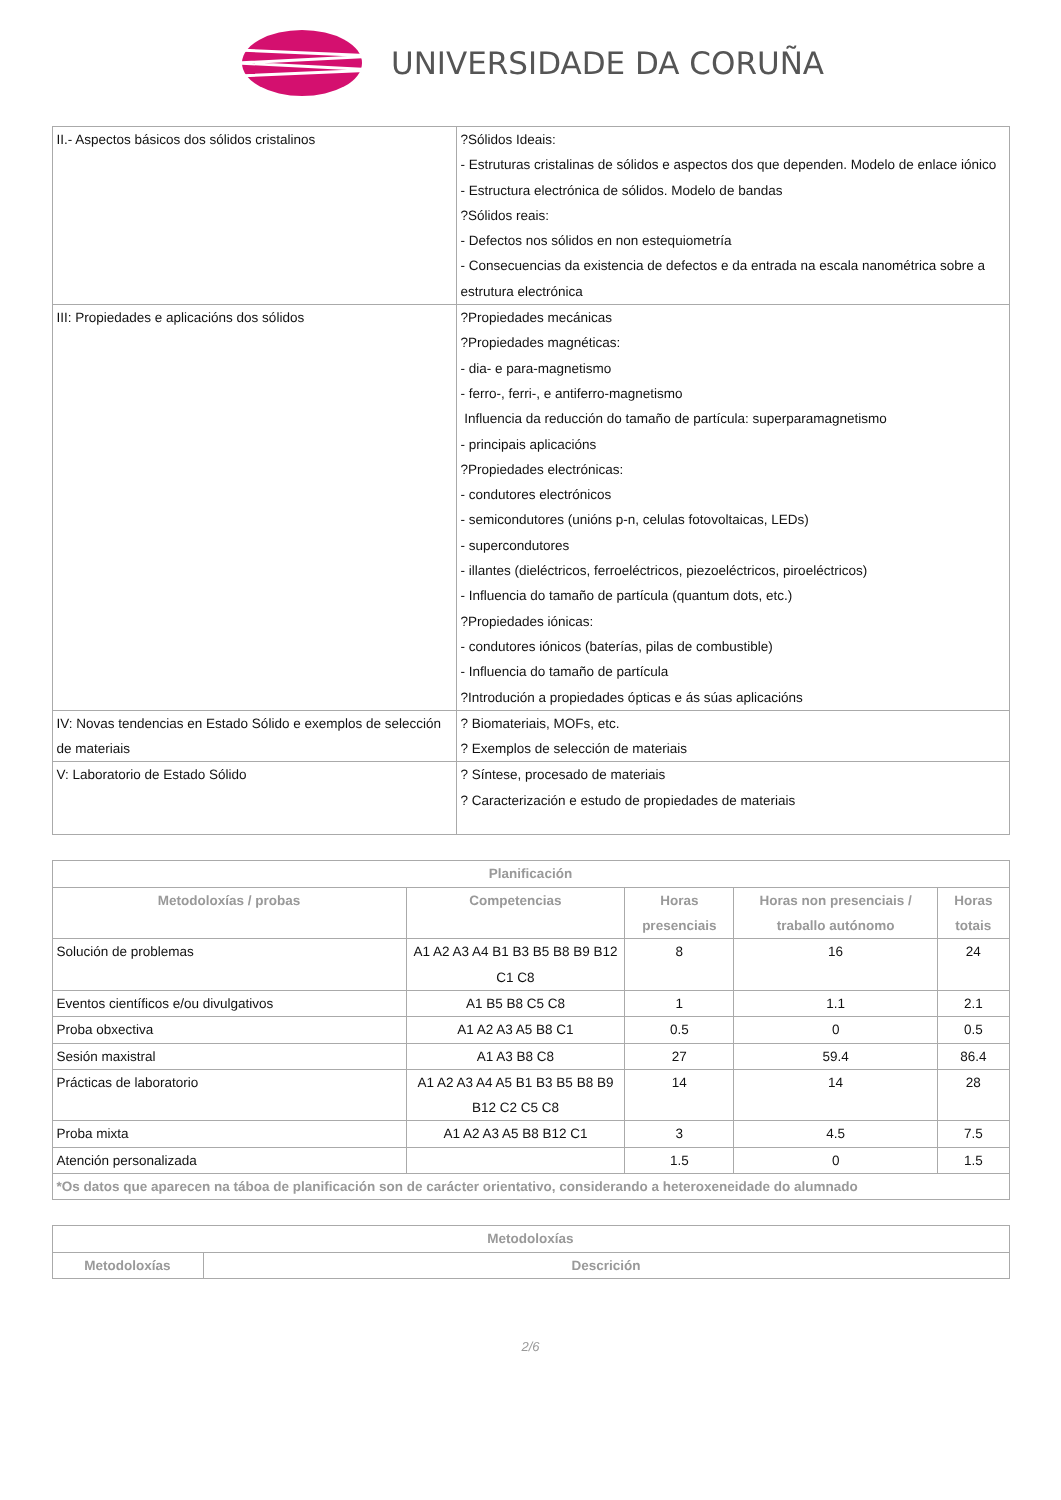UNIVERSIDADE DA CORUÑA
| II.- Aspectos básicos dos sólidos cristalinos | ?Sólidos Ideais: - Estruturas cristalinas de sólidos e aspectos dos que dependen. Modelo de enlace iónico - Estructura electrónica de sólidos. Modelo de bandas ?Sólidos reais: - Defectos nos sólidos en non estequiometría - Consecuencias da existencia de defectos e da entrada na escala nanométrica sobre a estrutura electrónica |
| III: Propiedades e aplicacións dos sólidos | ?Propiedades mecánicas ?Propiedades magnéticas: - dia- e para-magnetismo - ferro-, ferri-, e antiferro-magnetismo Influencia da reducción do tamaño de partícula: superparamagnetismo - principais aplicacións ?Propiedades electrónicas: - condutores electrónicos - semicondutores (unións p-n, celulas fotovoltaicas, LEDs) - supercondutores - illantes (dieléctricos, ferroeléctricos, piezoeléctricos, piroeléctricos) - Influencia do tamaño de partícula (quantum dots, etc.) ?Propiedades iónicas: - condutores iónicos (baterías, pilas de combustible) - Influencia do tamaño de partícula ?Introdución a propiedades ópticas e ás súas aplicacións |
| IV: Novas tendencias en Estado Sólido e exemplos de selección de materiais | ? Biomateriais, MOFs, etc. ? Exemplos de selección de materiais |
| V: Laboratorio de Estado Sólido | ? Síntese, procesado de materiais ? Caracterización e estudo de propiedades de materiais |
| Planificación | | | | |
| --- | --- | --- | --- | --- |
| Metodoloxías / probas | Competencias | Horas presenciais | Horas non presenciais / traballo autónomo | Horas totais |
| Solución de problemas | A1 A2 A3 A4 B1 B3 B5 B8 B9 B12 C1 C8 | 8 | 16 | 24 |
| Eventos científicos e/ou divulgativos | A1 B5 B8 C5 C8 | 1 | 1.1 | 2.1 |
| Proba obxectiva | A1 A2 A3 A5 B8 C1 | 0.5 | 0 | 0.5 |
| Sesión maxistral | A1 A3 B8 C8 | 27 | 59.4 | 86.4 |
| Prácticas de laboratorio | A1 A2 A3 A4 A5 B1 B3 B5 B8 B9 B12 C2 C5 C8 | 14 | 14 | 28 |
| Proba mixta | A1 A2 A3 A5 B8 B12 C1 | 3 | 4.5 | 7.5 |
| Atención personalizada | | 1.5 | 0 | 1.5 |
| *Os datos que aparecen na táboa de planificación son de carácter orientativo, considerando a heteroxeneidade do alumnado | | | | |
| Metodoloxías | |
| --- | --- |
| Metodoloxías | Descrición |
2/6